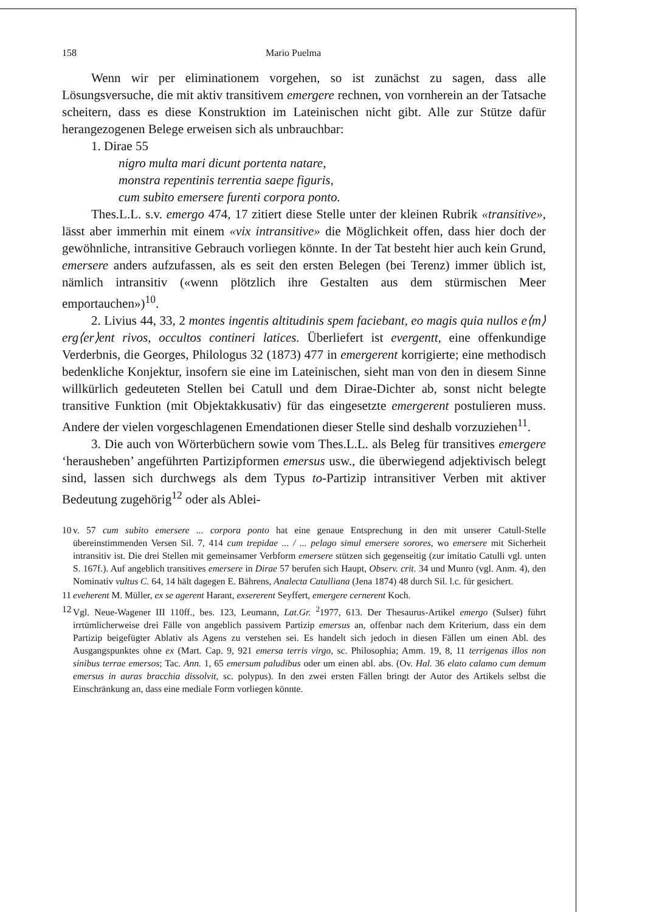158 Mario Puelma
Wenn wir per eliminationem vorgehen, so ist zunächst zu sagen, dass alle Lösungsversuche, die mit aktiv transitivem emergere rechnen, von vornherein an der Tatsache scheitern, dass es diese Konstruktion im Lateinischen nicht gibt. Alle zur Stütze dafür herangezogenen Belege erweisen sich als unbrauchbar:
1. Dirae 55
nigro multa mari dicunt portenta natare,
monstra repentinis terrentia saepe figuris,
cum subito emersere furenti corpora ponto.
Thes.L.L. s.v. emergo 474, 17 zitiert diese Stelle unter der kleinen Rubrik «transitive», lässt aber immerhin mit einem «vix intransitive» die Möglichkeit offen, dass hier doch der gewöhnliche, intransitive Gebrauch vorliegen könnte. In der Tat besteht hier auch kein Grund, emersere anders aufzufassen, als es seit den ersten Belegen (bei Terenz) immer üblich ist, nämlich intransitiv («wenn plötzlich ihre Gestalten aus dem stürmischen Meer emportauchen»)<sup>10</sup>.
2. Livius 44, 33, 2 montes ingentis altitudinis spem faciebant, eo magis quia nullos e⟨m⟩erg⟨er⟩ent rivos, occultos contineri latices. Überliefert ist evergentt, eine offenkundige Verderbnis, die Georges, Philologus 32 (1873) 477 in emergerent korrigierte; eine methodisch bedenkliche Konjektur, insofern sie eine im Lateinischen, sieht man von den in diesem Sinne willkürlich gedeuteten Stellen bei Catull und dem Dirae-Dichter ab, sonst nicht belegte transitive Funktion (mit Objektakkusativ) für das eingesetzte emergerent postulieren muss. Andere der vielen vorgeschlagenen Emendationen dieser Stelle sind deshalb vorzuziehen<sup>11</sup>.
3. Die auch von Wörterbüchern sowie vom Thes.L.L. als Beleg für transitives emergere ‘herausheben’ angeführten Partizipformen emersus usw., die überwiegend adjektivisch belegt sind, lassen sich durchwegs als dem Typus to-Partizip intransitiver Verben mit aktiver Bedeutung zugehörig<sup>12</sup> oder als Ablei-
10 v. 57 cum subito emersere ... corpora ponto hat eine genaue Entsprechung in den mit unserer Catull-Stelle übereinstimmenden Versen Sil. 7, 414 cum trepidae ... / ... pelago simul emersere sorores, wo emersere mit Sicherheit intransitiv ist. Die drei Stellen mit gemeinsamer Verbform emersere stützen sich gegenseitig (zur imitatio Catulli vgl. unten S. 167f.). Auf angeblich transitives emersere in Dirae 57 berufen sich Haupt, Observ. crit. 34 und Munro (vgl. Anm. 4), den Nominativ vultus C. 64, 14 hält dagegen E. Bährens, Analecta Catulliana (Jena 1874) 48 durch Sil. l.c. für gesichert.
11 eveherent M. Müller, ex se agerent Harant, exsererent Seyffert, emergere cernerent Koch.
12 Vgl. Neue-Wagener III 110ff., bes. 123, Leumann, Lat.Gr. <sup>2</sup>1977, 613. Der Thesaurus-Artikel emergo (Sulser) führt irrtümlicherweise drei Fälle von angeblich passivem Partizip emersus an, offenbar nach dem Kriterium, dass ein dem Partizip beigefügter Ablativ als Agens zu verstehen sei. Es handelt sich jedoch in diesen Fällen um einen Abl. des Ausgangspunktes ohne ex (Mart. Cap. 9, 921 emersa terris virgo, sc. Philosophia; Amm. 19, 8, 11 terrigenas illos non sinibus terrae emersos; Tac. Ann. 1, 65 emersum paludibus oder um einen abl. abs. (Ov. Hal. 36 elato calamo cum demum emersus in auras bracchia dissolvit, sc. polypus). In den zwei ersten Fällen bringt der Autor des Artikels selbst die Einschränkung an, dass eine mediale Form vorliegen könnte.